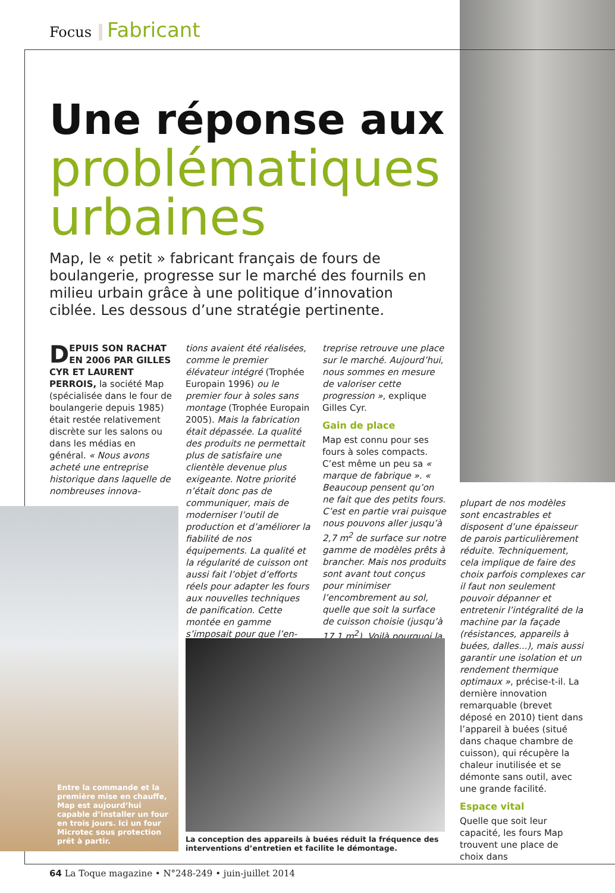Focus Fabricant
Une réponse aux
problématiques urbaines
Map, le « petit » fabricant français de fours de boulangerie, progresse sur le marché des fournils en milieu urbain grâce à une politique d’innovation ciblée. Les dessous d’une stratégie pertinente.
DEPUIS SON RACHAT EN 2006 PAR GILLES CYR ET LAURENT PERROIS, la société Map (spécialisée dans le four de boulangerie depuis 1985) était restée relativement discrète sur les salons ou dans les médias en général. « Nous avons acheté une entreprise historique dans laquelle de nombreuses innova-
tions avaient été réalisées, comme le premier élévateur intégré (Trophée Europain 1996) ou le premier four à soles sans montage (Trophée Europain 2005). Mais la fabrication était dépassée. La qualité des produits ne permettait plus de satisfaire une clientèle devenue plus exigeante. Notre priorité n’était donc pas de communiquer, mais de moderniser l’outil de production et d’améliorer la fiabilité de nos équipements. La qualité et la régularité de cuisson ont aussi fait l’objet d’efforts réels pour adapter les fours aux nouvelles techniques de panification. Cette montée en gamme s’imposait pour que l’en-
treprise retrouve une place sur le marché. Aujourd’hui, nous sommes en mesure de valoriser cette progression », explique Gilles Cyr.
Gain de place
Map est connu pour ses fours à soles compacts. C’est même un peu sa « marque de fabrique ». « Beaucoup pensent qu’on ne fait que des petits fours. C’est en partie vrai puisque nous pouvons aller jusqu’à 2,7 m<sup>2</sup> de surface sur notre gamme de modèles prêts à brancher. Mais nos produits sont avant tout conçus pour minimiser l’encombrement au sol, quelle que soit la surface de cuisson choisie (jusqu’à 17,1 m<sup>2</sup>). Voilà pourquoi la
plupart de nos modèles sont encastrables et disposent d’une épaisseur de parois particulièrement réduite. Techniquement, cela implique de faire des choix parfois complexes car il faut non seulement pouvoir dépanner et entretenir l’intégralité de la machine par la façade (résistances, appareils à buées, dalles...), mais aussi garantir une isolation et un rendement thermique optimaux », précise-t-il. La dernière innovation remarquable (brevet déposé en 2010) tient dans l’appareil à buées (situé dans chaque chambre de cuisson), qui récupère la chaleur inutilisée et se démonte sans outil, avec une grande facilité.
Espace vital
Quelle que soit leur capacité, les fours Map trouvent une place de choix dans
Entre la commande et la première mise en chauffe, Map est aujourd’hui capable d’installer un four en trois jours. Ici un four Microtec sous protection prêt à partir.
La conception des appareils à buées réduit la fréquence des interventions d’entretien et facilite le démontage.
64 La Toque magazine • N°248-249 • juin-juillet 2014